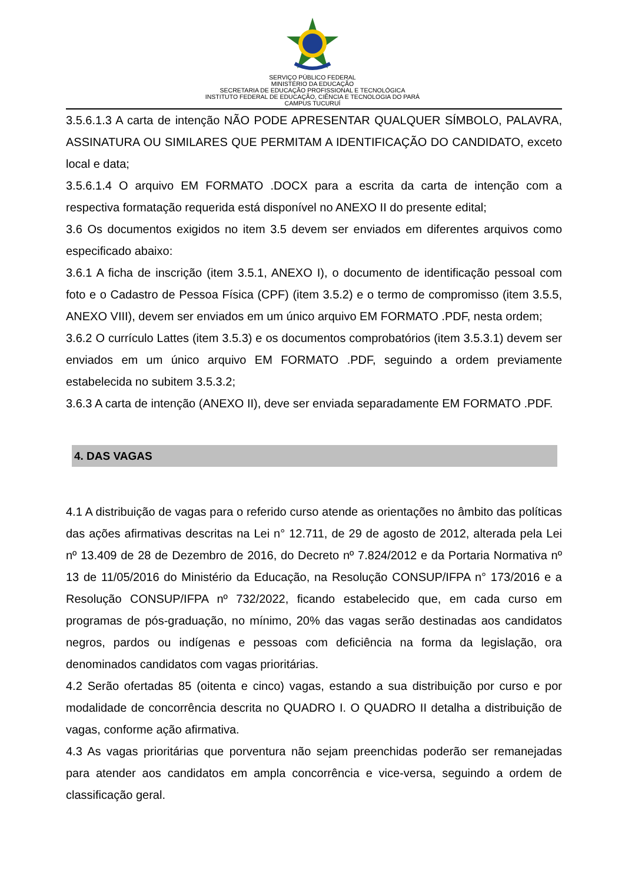SERVIÇO PÚBLICO FEDERAL
MINISTÉRIO DA EDUCAÇÃO
SECRETARIA DE EDUCAÇÃO PROFISSIONAL E TECNOLÓGICA
INSTITUTO FEDERAL DE EDUCAÇÃO, CIÊNCIA E TECNOLOGIA DO PARÁ
CAMPUS TUCURUÍ
3.5.6.1.3 A carta de intenção NÃO PODE APRESENTAR QUALQUER SÍMBOLO, PALAVRA, ASSINATURA OU SIMILARES QUE PERMITAM A IDENTIFICAÇÃO DO CANDIDATO, exceto local e data;
3.5.6.1.4 O arquivo EM FORMATO .DOCX para a escrita da carta de intenção com a respectiva formatação requerida está disponível no ANEXO II do presente edital;
3.6 Os documentos exigidos no item 3.5 devem ser enviados em diferentes arquivos como especificado abaixo:
3.6.1 A ficha de inscrição (item 3.5.1, ANEXO I), o documento de identificação pessoal com foto e o Cadastro de Pessoa Física (CPF) (item 3.5.2) e o termo de compromisso (item 3.5.5, ANEXO VIII), devem ser enviados em um único arquivo EM FORMATO .PDF, nesta ordem;
3.6.2 O currículo Lattes (item 3.5.3) e os documentos comprobatórios (item 3.5.3.1) devem ser enviados em um único arquivo EM FORMATO .PDF, seguindo a ordem previamente estabelecida no subitem 3.5.3.2;
3.6.3 A carta de intenção (ANEXO II), deve ser enviada separadamente EM FORMATO .PDF.
4. DAS VAGAS
4.1 A distribuição de vagas para o referido curso atende as orientações no âmbito das políticas das ações afirmativas descritas na Lei n° 12.711, de 29 de agosto de 2012, alterada pela Lei nº 13.409 de 28 de Dezembro de 2016, do Decreto nº 7.824/2012 e da Portaria Normativa nº 13 de 11/05/2016 do Ministério da Educação, na Resolução CONSUP/IFPA n° 173/2016 e a Resolução CONSUP/IFPA nº 732/2022, ficando estabelecido que, em cada curso em programas de pós-graduação, no mínimo, 20% das vagas serão destinadas aos candidatos negros, pardos ou indígenas e pessoas com deficiência na forma da legislação, ora denominados candidatos com vagas prioritárias.
4.2 Serão ofertadas 85 (oitenta e cinco) vagas, estando a sua distribuição por curso e por modalidade de concorrência descrita no QUADRO I. O QUADRO II detalha a distribuição de vagas, conforme ação afirmativa.
4.3 As vagas prioritárias que porventura não sejam preenchidas poderão ser remanejadas para atender aos candidatos em ampla concorrência e vice-versa, seguindo a ordem de classificação geral.